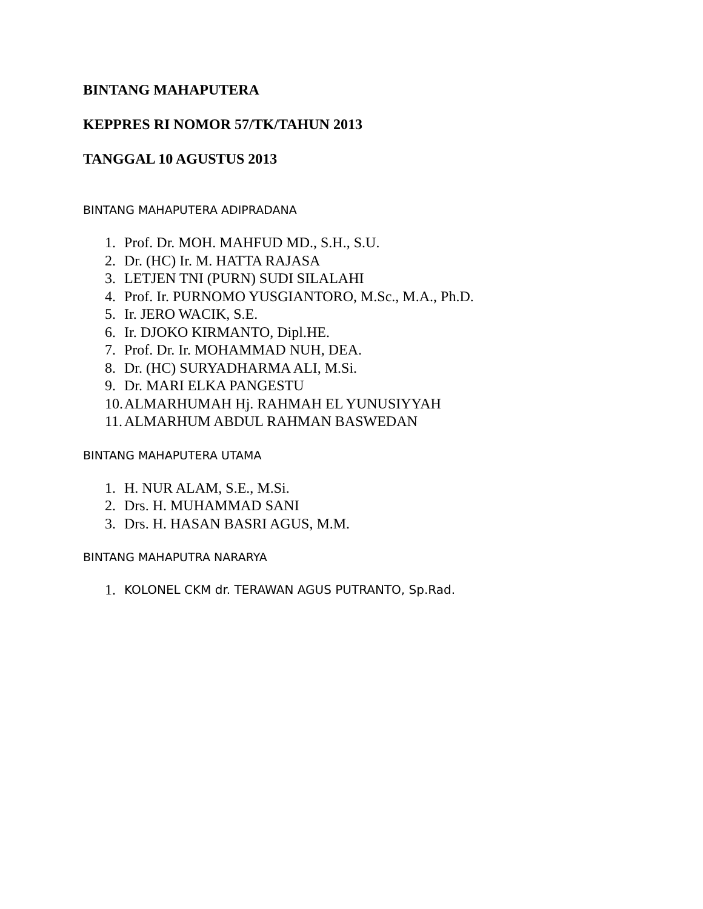BINTANG MAHAPUTERA
KEPPRES RI NOMOR 57/TK/TAHUN 2013
TANGGAL 10 AGUSTUS 2013
BINTANG MAHAPUTERA ADIPRADANA
1. Prof. Dr. MOH. MAHFUD MD., S.H., S.U.
2. Dr. (HC) Ir. M. HATTA RAJASA
3. LETJEN TNI (PURN) SUDI SILALAHI
4. Prof. Ir. PURNOMO YUSGIANTORO, M.Sc., M.A., Ph.D.
5. Ir. JERO WACIK, S.E.
6. Ir. DJOKO KIRMANTO, Dipl.HE.
7. Prof. Dr. Ir. MOHAMMAD NUH, DEA.
8. Dr. (HC) SURYADHARMA ALI, M.Si.
9. Dr. MARI ELKA PANGESTU
10. ALMARHUMAH Hj. RAHMAH EL YUNUSIYYAH
11. ALMARHUM ABDUL RAHMAN BASWEDAN
BINTANG MAHAPUTERA UTAMA
1. H. NUR ALAM, S.E., M.Si.
2. Drs. H. MUHAMMAD SANI
3. Drs. H. HASAN BASRI AGUS, M.M.
BINTANG MAHAPUTRA NARARYA
1.
KOLONEL CKM dr. TERAWAN AGUS PUTRANTO, Sp.Rad.